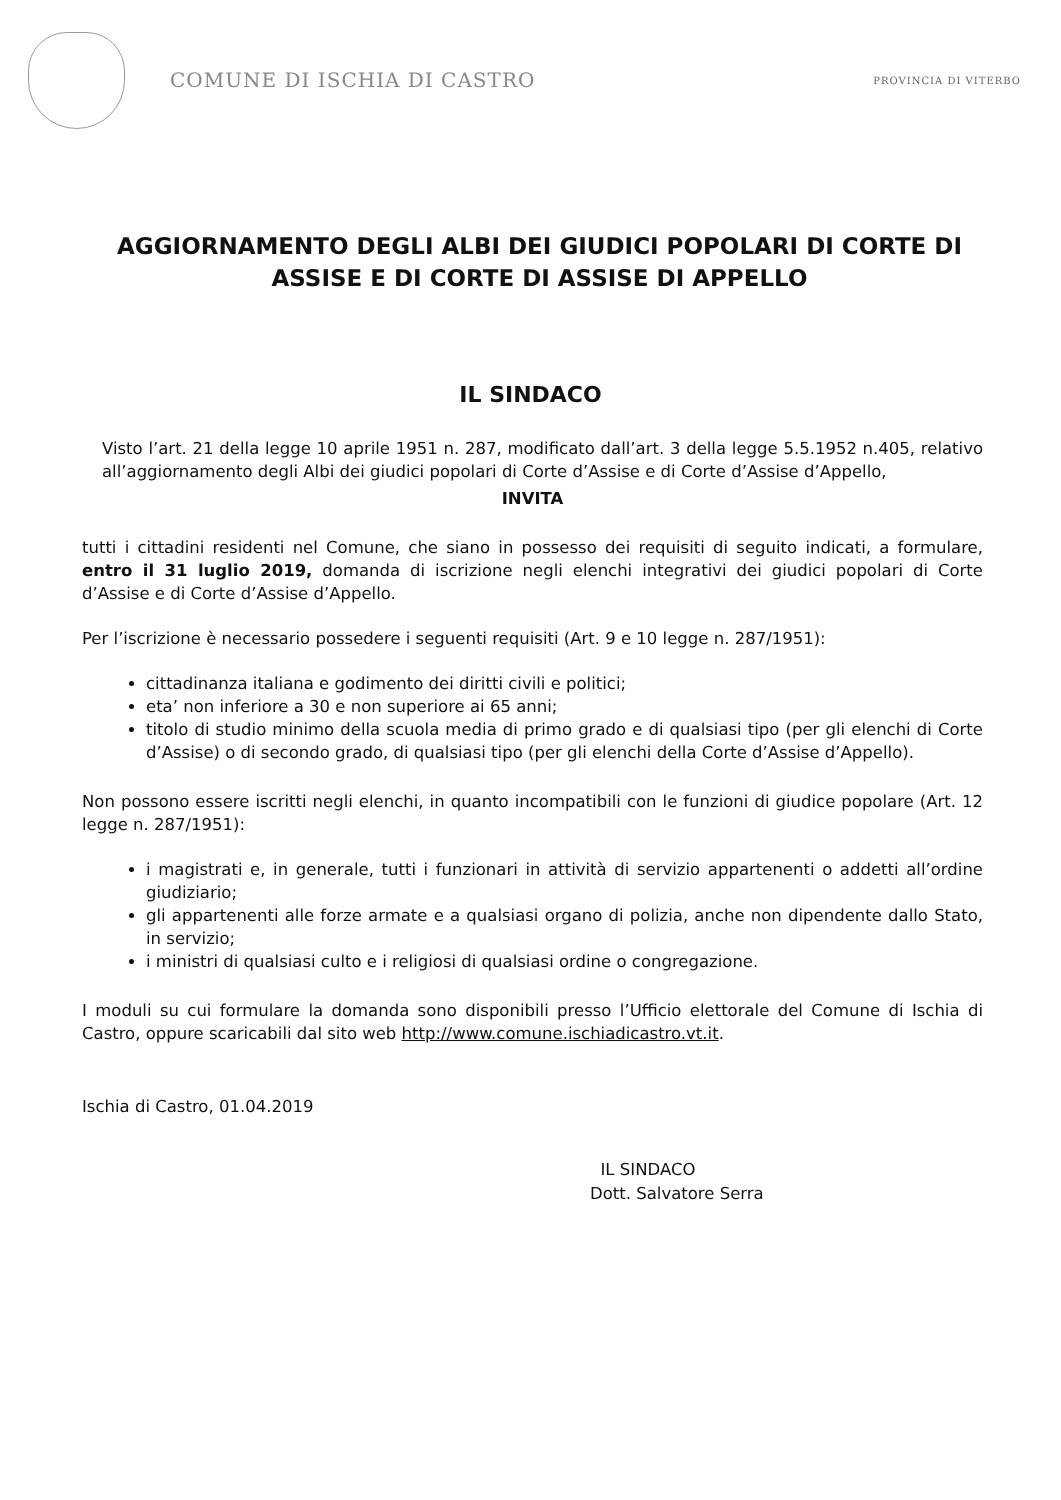COMUNE DI ISCHIA DI CASTRO
PROVINCIA DI VITERBO
AGGIORNAMENTO DEGLI ALBI DEI GIUDICI POPOLARI DI CORTE DI ASSISE E DI CORTE DI ASSISE DI APPELLO
IL SINDACO
Visto l’art. 21 della legge 10 aprile 1951 n. 287, modificato dall’art. 3 della legge 5.5.1952 n.405, relativo all’aggiornamento degli Albi dei giudici popolari di Corte d’Assise e di Corte d’Assise d’Appello,
INVITA
tutti i cittadini residenti nel Comune, che siano in possesso dei requisiti di seguito indicati, a formulare, entro il 31 luglio 2019, domanda di iscrizione negli elenchi integrativi dei giudici popolari di Corte d’Assise e di Corte d’Assise d’Appello.
Per l’iscrizione è necessario possedere i seguenti requisiti (Art. 9 e 10 legge n. 287/1951):
cittadinanza italiana e godimento dei diritti civili e politici;
eta’ non inferiore a 30 e non superiore ai 65 anni;
titolo di studio minimo della scuola media di primo grado e di qualsiasi tipo (per gli elenchi di Corte d’Assise) o di secondo grado, di qualsiasi tipo (per gli elenchi della Corte d’Assise d’Appello).
Non possono essere iscritti negli elenchi, in quanto incompatibili con le funzioni di giudice popolare (Art. 12 legge n. 287/1951):
i magistrati e, in generale, tutti i funzionari in attività di servizio appartenenti o addetti all’ordine giudiziario;
gli appartenenti alle forze armate e a qualsiasi organo di polizia, anche non dipendente dallo Stato, in servizio;
i ministri di qualsiasi culto e i religiosi di qualsiasi ordine o congregazione.
I moduli su cui formulare la domanda sono disponibili presso l’Ufficio elettorale del Comune di Ischia di Castro, oppure scaricabili dal sito web http://www.comune.ischiadicastro.vt.it.
Ischia di Castro, 01.04.2019
IL SINDACO
Dott. Salvatore Serra